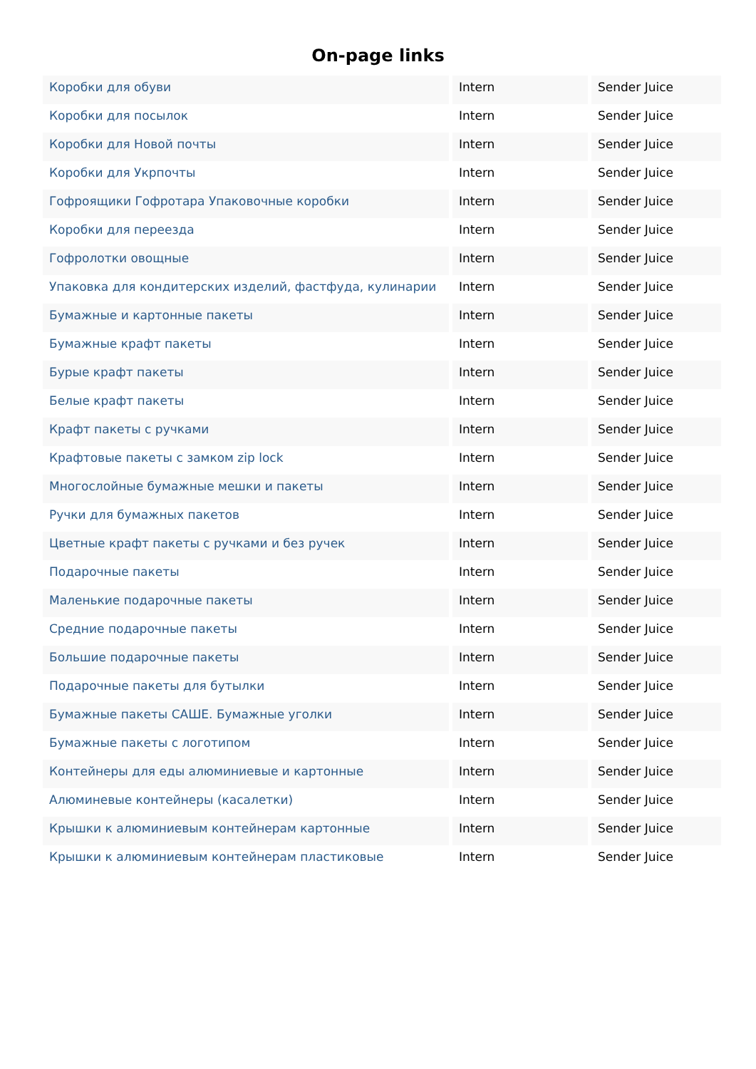On-page links
| Коробки для обуви | Intern | Sender Juice |
| Коробки для посылок | Intern | Sender Juice |
| Коробки для Новой почты | Intern | Sender Juice |
| Коробки для Укрпочты | Intern | Sender Juice |
| Гофроящики Гофротара Упаковочные коробки | Intern | Sender Juice |
| Коробки для переезда | Intern | Sender Juice |
| Гофролотки овощные | Intern | Sender Juice |
| Упаковка для кондитерских изделий, фастфуда, кулинарии | Intern | Sender Juice |
| Бумажные и картонные пакеты | Intern | Sender Juice |
| Бумажные крафт пакеты | Intern | Sender Juice |
| Бурые крафт пакеты | Intern | Sender Juice |
| Белые крафт пакеты | Intern | Sender Juice |
| Крафт пакеты с ручками | Intern | Sender Juice |
| Крафтовые пакеты с замком zip lock | Intern | Sender Juice |
| Многослойные бумажные мешки и пакеты | Intern | Sender Juice |
| Ручки для бумажных пакетов | Intern | Sender Juice |
| Цветные крафт пакеты с ручками и без ручек | Intern | Sender Juice |
| Подарочные пакеты | Intern | Sender Juice |
| Маленькие подарочные пакеты | Intern | Sender Juice |
| Средние подарочные пакеты | Intern | Sender Juice |
| Большие подарочные пакеты | Intern | Sender Juice |
| Подарочные пакеты для бутылки | Intern | Sender Juice |
| Бумажные пакеты САШЕ. Бумажные уголки | Intern | Sender Juice |
| Бумажные пакеты с логотипом | Intern | Sender Juice |
| Контейнеры для еды алюминиевые и картонные | Intern | Sender Juice |
| Алюминевые контейнеры (касалетки) | Intern | Sender Juice |
| Крышки к алюминиевым контейнерам картонные | Intern | Sender Juice |
| Крышки к алюминиевым контейнерам пластиковые | Intern | Sender Juice |